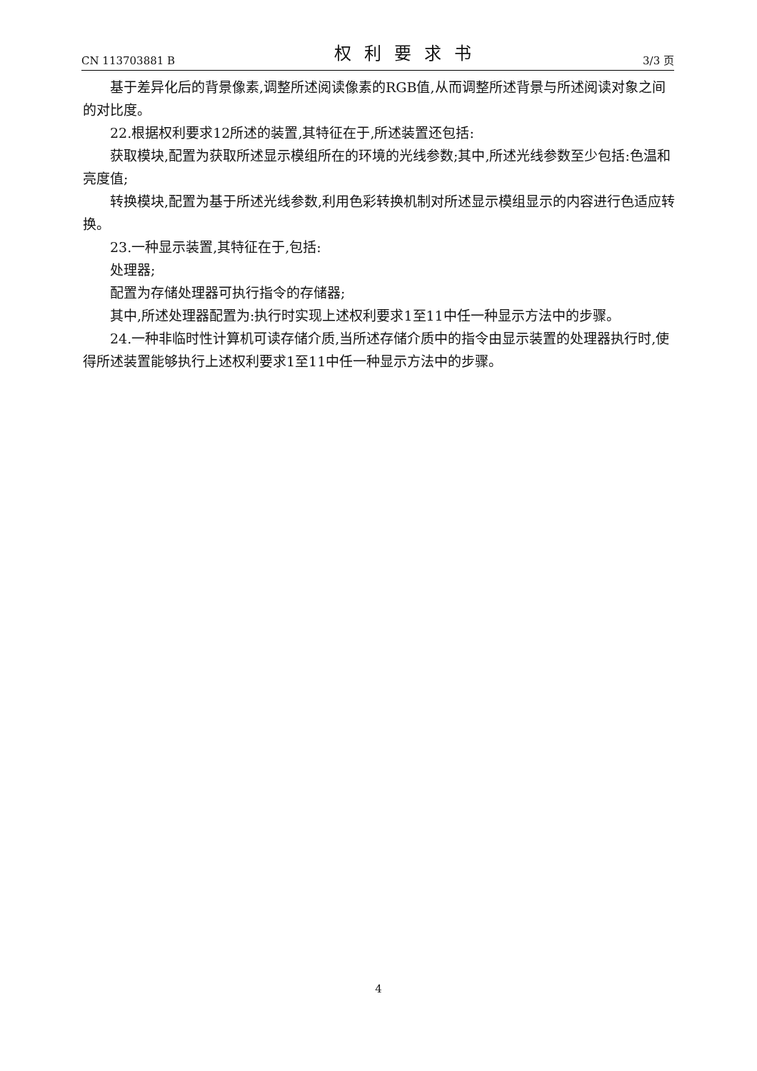CN 113703881 B 权利要求书 3/3 页
基于差异化后的背景像素,调整所述阅读像素的RGB值,从而调整所述背景与所述阅读对象之间的对比度。
22.根据权利要求12所述的装置,其特征在于,所述装置还包括:
获取模块,配置为获取所述显示模组所在的环境的光线参数;其中,所述光线参数至少包括:色温和亮度值;
转换模块,配置为基于所述光线参数,利用色彩转换机制对所述显示模组显示的内容进行色适应转换。
23.一种显示装置,其特征在于,包括:
处理器;
配置为存储处理器可执行指令的存储器;
其中,所述处理器配置为:执行时实现上述权利要求1至11中任一种显示方法中的步骤。
24.一种非临时性计算机可读存储介质,当所述存储介质中的指令由显示装置的处理器执行时,使得所述装置能够执行上述权利要求1至11中任一种显示方法中的步骤。
4